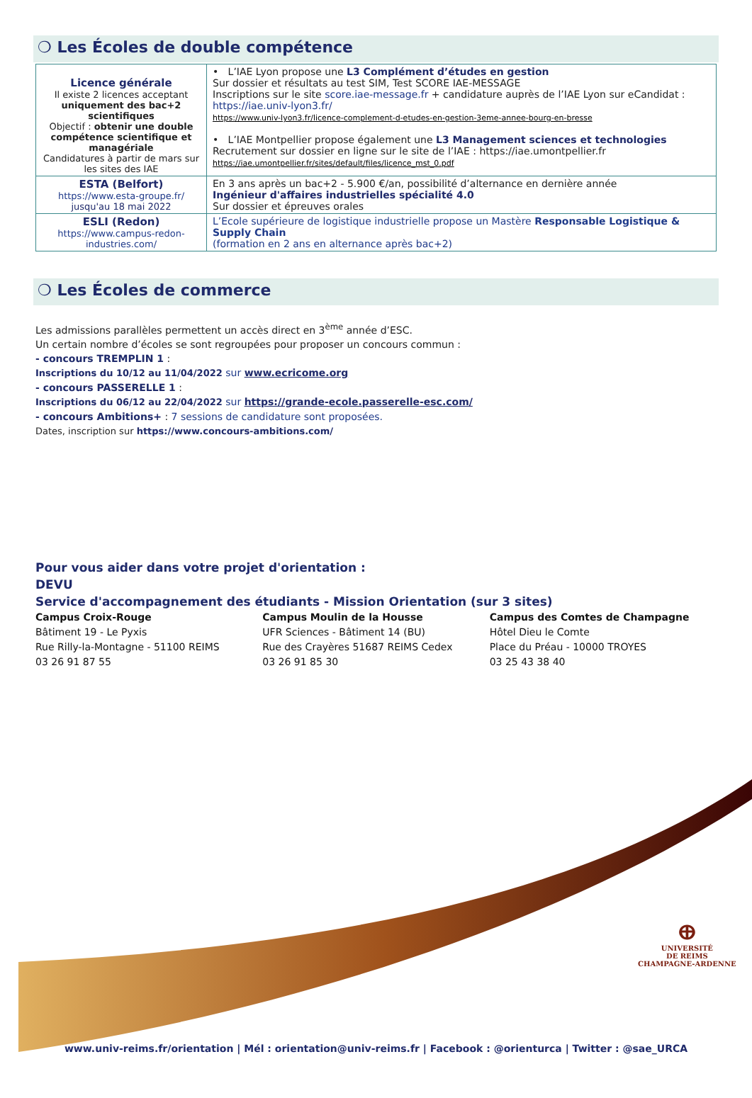❍ Les Écoles de double compétence
| Licence générale Il existe 2 licences acceptant uniquement des bac+2 scientifiques Objectif : obtenir une double compétence scientifique et managériale Candidatures à partir de mars sur les sites des IAE | • L’IAE Lyon propose une L3 Complément d’études en gestion Sur dossier et résultats au test SIM, Test SCORE IAE-MESSAGE Inscriptions sur le site score.iae-message.fr + candidature auprès de l’IAE Lyon sur eCandidat : https://iae.univ-lyon3.fr/ https://www.univ-lyon3.fr/licence-complement-d-etudes-en-gestion-3eme-annee-bourg-en-bresse • L’IAE Montpellier propose également une L3 Management sciences et technologies Recrutement sur dossier en ligne sur le site de l’IAE : https://iae.umontpellier.fr https://iae.umontpellier.fr/sites/default/files/licence_mst_0.pdf |
| ESTA (Belfort) https://www.esta-groupe.fr/ jusqu'au 18 mai 2022 | En 3 ans après un bac+2 - 5.900 €/an, possibilité d’alternance en dernière année Ingénieur d'affaires industrielles spécialité 4.0 Sur dossier et épreuves orales |
| ESLI (Redon) https://www.campus-redon-industries.com/ | L’Ecole supérieure de logistique industrielle propose un Mastère Responsable Logistique & Supply Chain (formation en 2 ans en alternance après bac+2) |
❍ Les Écoles de commerce
Les admissions parallèles permettent un accès direct en 3<sup>ème</sup> année d’ESC.
Un certain nombre d’écoles se sont regroupées pour proposer un concours commun :
- concours TREMPLIN 1 :
Inscriptions du 10/12 au 11/04/2022 sur www.ecricome.org
- concours PASSERELLE 1 :
Inscriptions du 06/12 au 22/04/2022 sur https://grande-ecole.passerelle-esc.com/
- concours Ambitions+ : 7 sessions de candidature sont proposées.
Dates, inscription sur https://www.concours-ambitions.com/
Pour vous aider dans votre projet d'orientation :
DEVU
Service d'accompagnement des étudiants - Mission Orientation (sur 3 sites)
Campus Croix-Rouge
Bâtiment 19 - Le Pyxis
Rue Rilly-la-Montagne - 51100 REIMS
03 26 91 87 55
Campus Moulin de la Housse
UFR Sciences - Bâtiment 14 (BU)
Rue des Crayères 51687 REIMS Cedex
03 26 91 85 30
Campus des Comtes de Champagne
Hôtel Dieu le Comte
Place du Préau - 10000 TROYES
03 25 43 38 40
ⴲ
UNIVERSITÉ
DE REIMS
CHAMPAGNE-ARDENNE
www.univ-reims.fr/orientation | Mél : orientation@univ-reims.fr | Facebook : @orienturca | Twitter : @sae_URCA